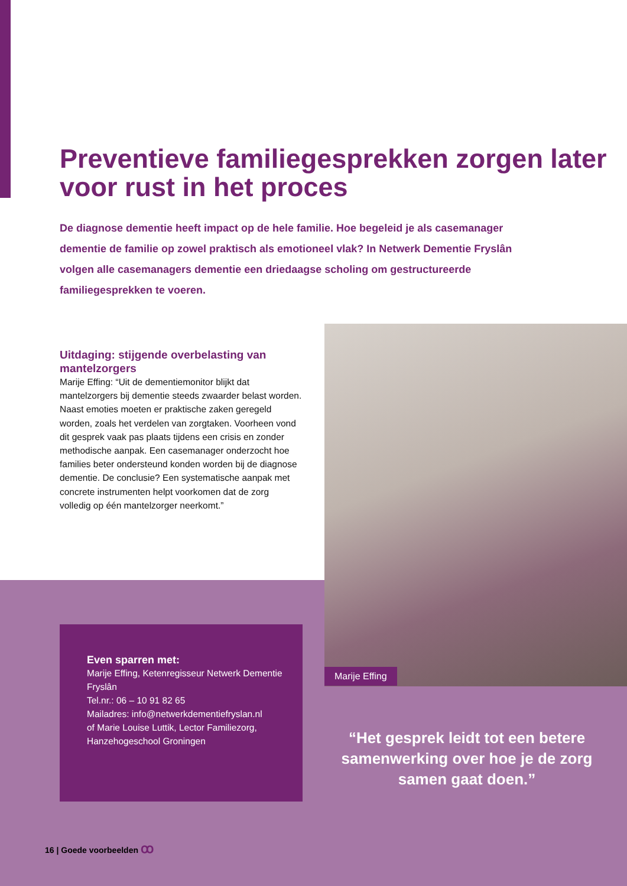Preventieve familiegesprekken zorgen later voor rust in het proces
De diagnose dementie heeft impact op de hele familie. Hoe begeleid je als casemanager dementie de familie op zowel praktisch als emotioneel vlak? In Netwerk Dementie Fryslân volgen alle casemanagers dementie een driedaagse scholing om gestructureerde familiegesprekken te voeren.
Uitdaging: stijgende overbelasting van mantelzorgers
Marije Effing: “Uit de dementiemonitor blijkt dat mantelzorgers bij dementie steeds zwaarder belast worden. Naast emoties moeten er praktische zaken geregeld worden, zoals het verdelen van zorgtaken. Voorheen vond dit gesprek vaak pas plaats tijdens een crisis en zonder methodische aanpak. Een casemanager onderzocht hoe families beter ondersteund konden worden bij de diagnose dementie. De conclusie? Een systematische aanpak met concrete instrumenten helpt voorkomen dat de zorg volledig op één mantelzorger neerkomt.”
Even sparren met:
Marije Effing, Ketenregisseur Netwerk Dementie Fryslân
Tel.nr.: 06 – 10 91 82 65
Mailadres: info@netwerkdementiefryslan.nl
of Marie Louise Luttik, Lector Familiezorg, Hanzehogeschool Groningen
Marije Effing
“Het gesprek leidt tot een betere samenwerking over hoe je de zorg samen gaat doen.”
16 | Goede voorbeelden ꝏ